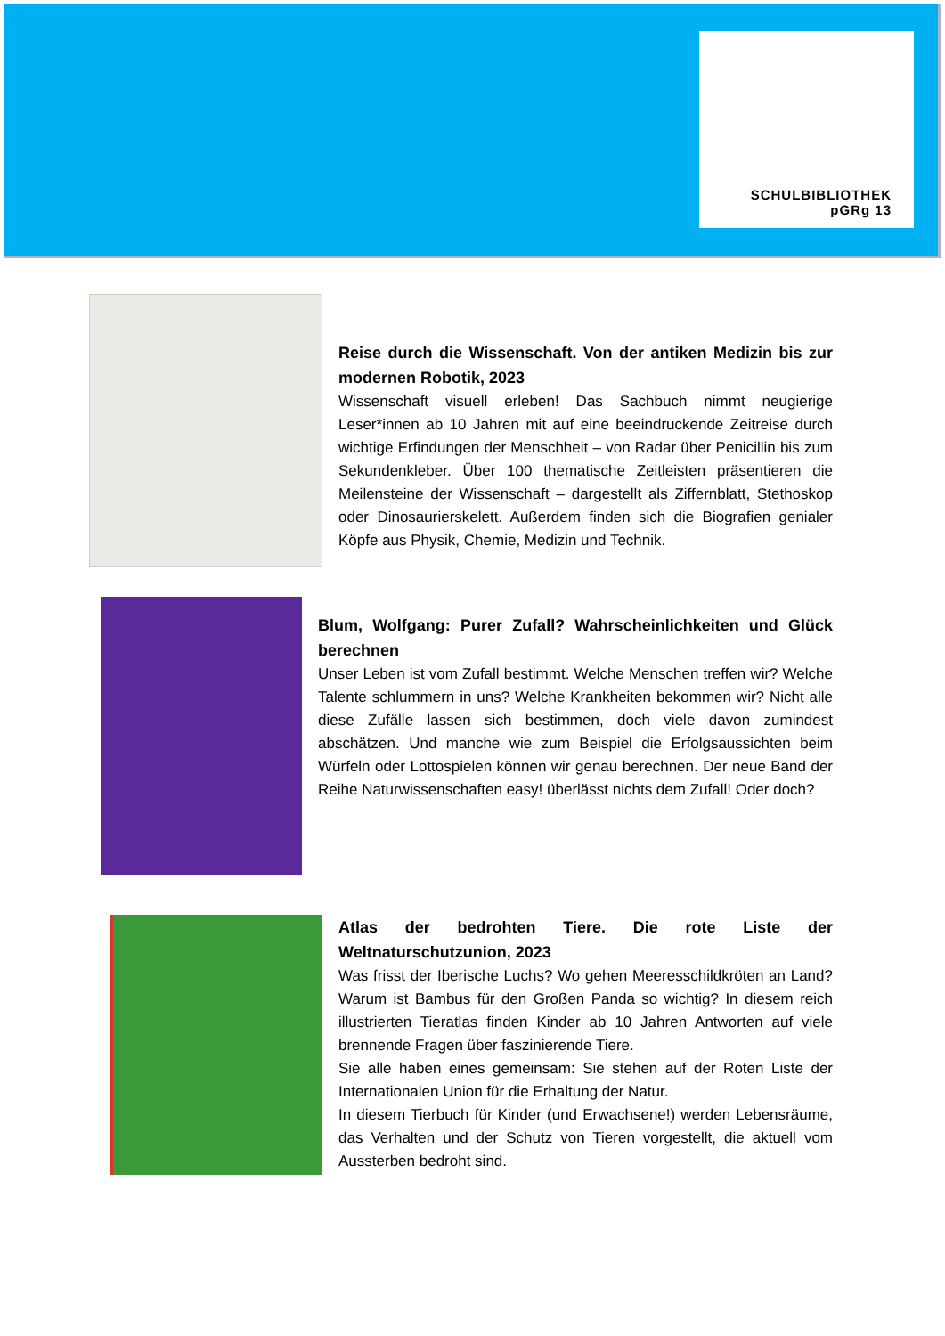SCHULBIBLIOTHEK
pGRg 13
Reise durch die Wissenschaft. Von der antiken Medizin bis zur modernen Robotik, 2023
Wissenschaft visuell erleben! Das Sachbuch nimmt neugierige Leser*innen ab 10 Jahren mit auf eine beeindruckende Zeitreise durch wichtige Erfindungen der Menschheit – von Radar über Penicillin bis zum Sekundenkleber. Über 100 thematische Zeitleisten präsentieren die Meilensteine der Wissenschaft – dargestellt als Ziffernblatt, Stethoskop oder Dinosaurierskelett. Außerdem finden sich die Biografien genialer Köpfe aus Physik, Chemie, Medizin und Technik.
Blum, Wolfgang: Purer Zufall? Wahrscheinlichkeiten und Glück berechnen
Unser Leben ist vom Zufall bestimmt. Welche Menschen treffen wir? Welche Talente schlummern in uns? Welche Krankheiten bekommen wir? Nicht alle diese Zufälle lassen sich bestimmen, doch viele davon zumindest abschätzen. Und manche wie zum Beispiel die Erfolgsaussichten beim Würfeln oder Lottospielen können wir genau berechnen. Der neue Band der Reihe Naturwissenschaften easy! überlässt nichts dem Zufall! Oder doch?
Atlas der bedrohten Tiere. Die rote Liste der Weltnaturschutzunion, 2023
Was frisst der Iberische Luchs? Wo gehen Meeresschildkröten an Land? Warum ist Bambus für den Großen Panda so wichtig? In diesem reich illustrierten Tieratlas finden Kinder ab 10 Jahren Antworten auf viele brennende Fragen über faszinierende Tiere.
Sie alle haben eines gemeinsam: Sie stehen auf der Roten Liste der Internationalen Union für die Erhaltung der Natur.
In diesem Tierbuch für Kinder (und Erwachsene!) werden Lebensräume, das Verhalten und der Schutz von Tieren vorgestellt, die aktuell vom Aussterben bedroht sind.